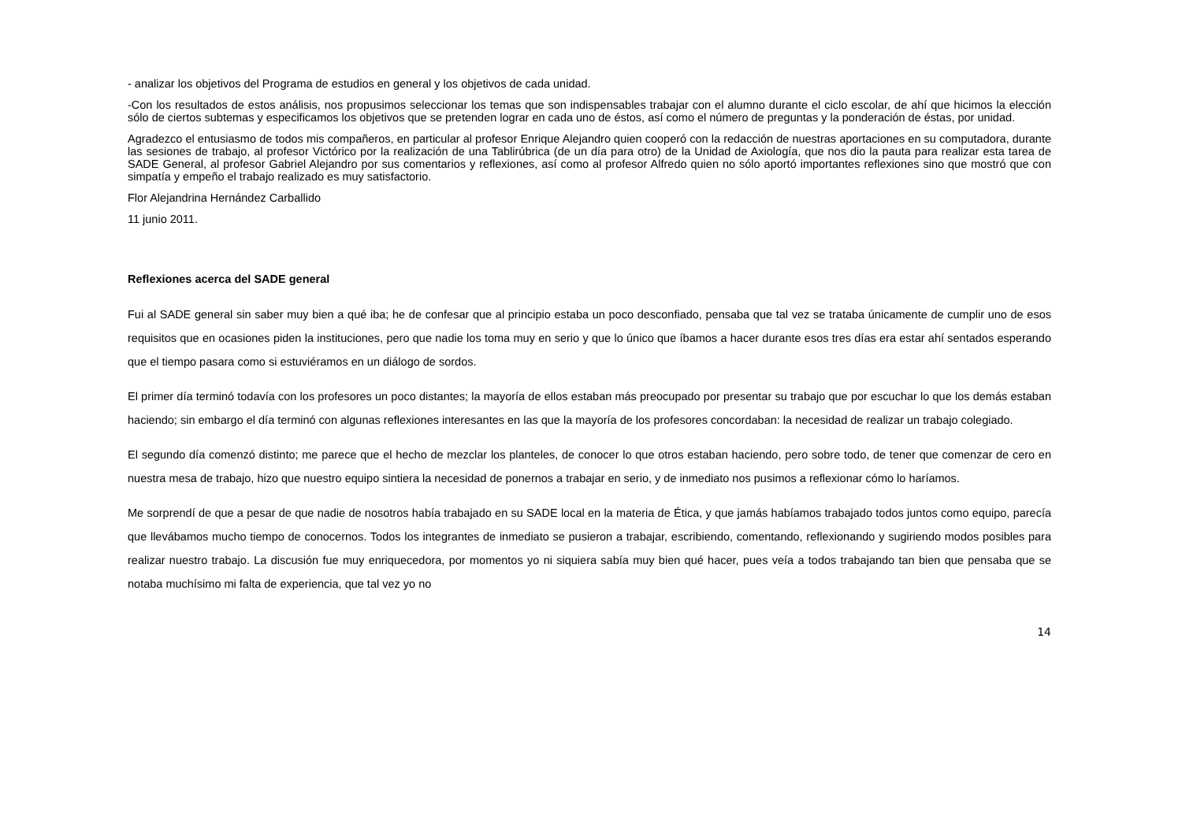- analizar los objetivos del Programa de estudios en general y los objetivos de cada unidad.
-Con los resultados de estos análisis, nos propusimos seleccionar los temas que son indispensables trabajar con el alumno durante el ciclo escolar, de ahí que hicimos la elección sólo de ciertos subtemas y especificamos los objetivos que se pretenden lograr en cada uno de éstos, así como el número de preguntas y la ponderación de éstas, por unidad.
Agradezco el entusiasmo de todos mis compañeros, en particular al profesor Enrique Alejandro quien cooperó con la redacción de nuestras aportaciones en su computadora, durante las sesiones de trabajo, al profesor Victórico por la realización de una Tablirúbrica (de un día para otro) de la Unidad de Axiología, que nos dio la pauta para realizar esta tarea de SADE General, al profesor Gabriel Alejandro por sus comentarios y reflexiones, así como al profesor Alfredo quien no sólo aportó importantes reflexiones sino que mostró que con simpatía y empeño el trabajo realizado es muy satisfactorio.
Flor Alejandrina Hernández Carballido
11 junio 2011.
Reflexiones acerca del SADE general
Fui al SADE general sin saber muy bien a qué iba; he de confesar que al principio estaba un poco desconfiado, pensaba que tal vez se trataba únicamente de cumplir uno de esos requisitos que en ocasiones piden la instituciones, pero que nadie los toma muy en serio y que lo único que íbamos a hacer durante esos tres días era estar ahí sentados esperando que el tiempo pasara como si estuviéramos en un diálogo de sordos.
El primer día terminó todavía con los profesores un poco distantes; la mayoría de ellos estaban más preocupado por presentar su trabajo que por escuchar lo que los demás estaban haciendo; sin embargo el día terminó con algunas reflexiones interesantes en las que la mayoría de los profesores concordaban: la necesidad de realizar un trabajo colegiado.
El segundo día comenzó distinto; me parece que el hecho de mezclar los planteles, de conocer lo que otros estaban haciendo, pero sobre todo, de tener que comenzar de cero en nuestra mesa de trabajo, hizo que nuestro equipo sintiera la necesidad de ponernos a trabajar en serio, y de inmediato nos pusimos a reflexionar cómo lo haríamos.
Me sorprendí de que a pesar de que nadie de nosotros había trabajado en su SADE local en la materia de Ética, y que jamás habíamos trabajado todos juntos como equipo, parecía que llevábamos mucho tiempo de conocernos. Todos los integrantes de inmediato se pusieron a trabajar, escribiendo, comentando, reflexionando y sugiriendo modos posibles para realizar nuestro trabajo. La discusión fue muy enriquecedora, por momentos yo ni siquiera sabía muy bien qué hacer, pues veía a todos trabajando tan bien que pensaba que se notaba muchísimo mi falta de experiencia, que tal vez yo no
14